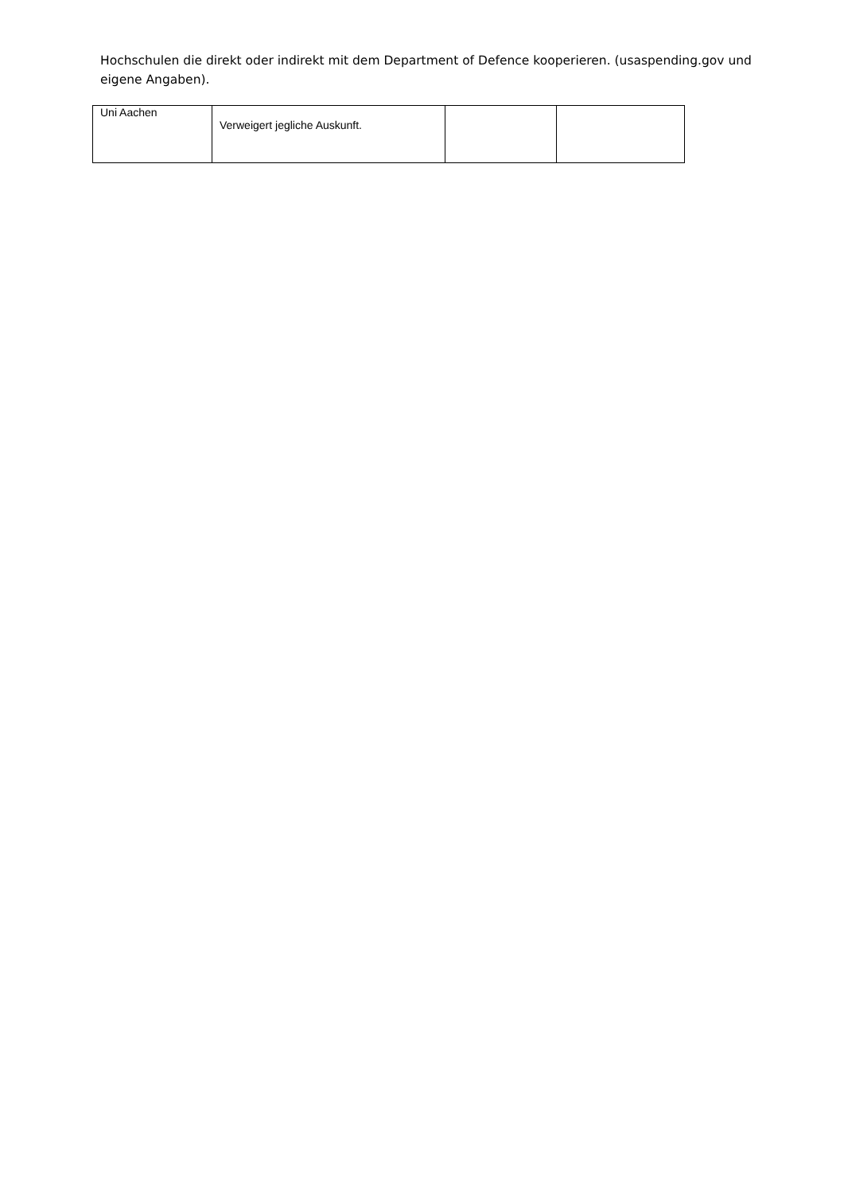Hochschulen die direkt oder indirekt mit dem Department of Defence kooperieren. (usaspending.gov und eigene Angaben).
| Uni Aachen | Verweigert jegliche Auskunft. | | |